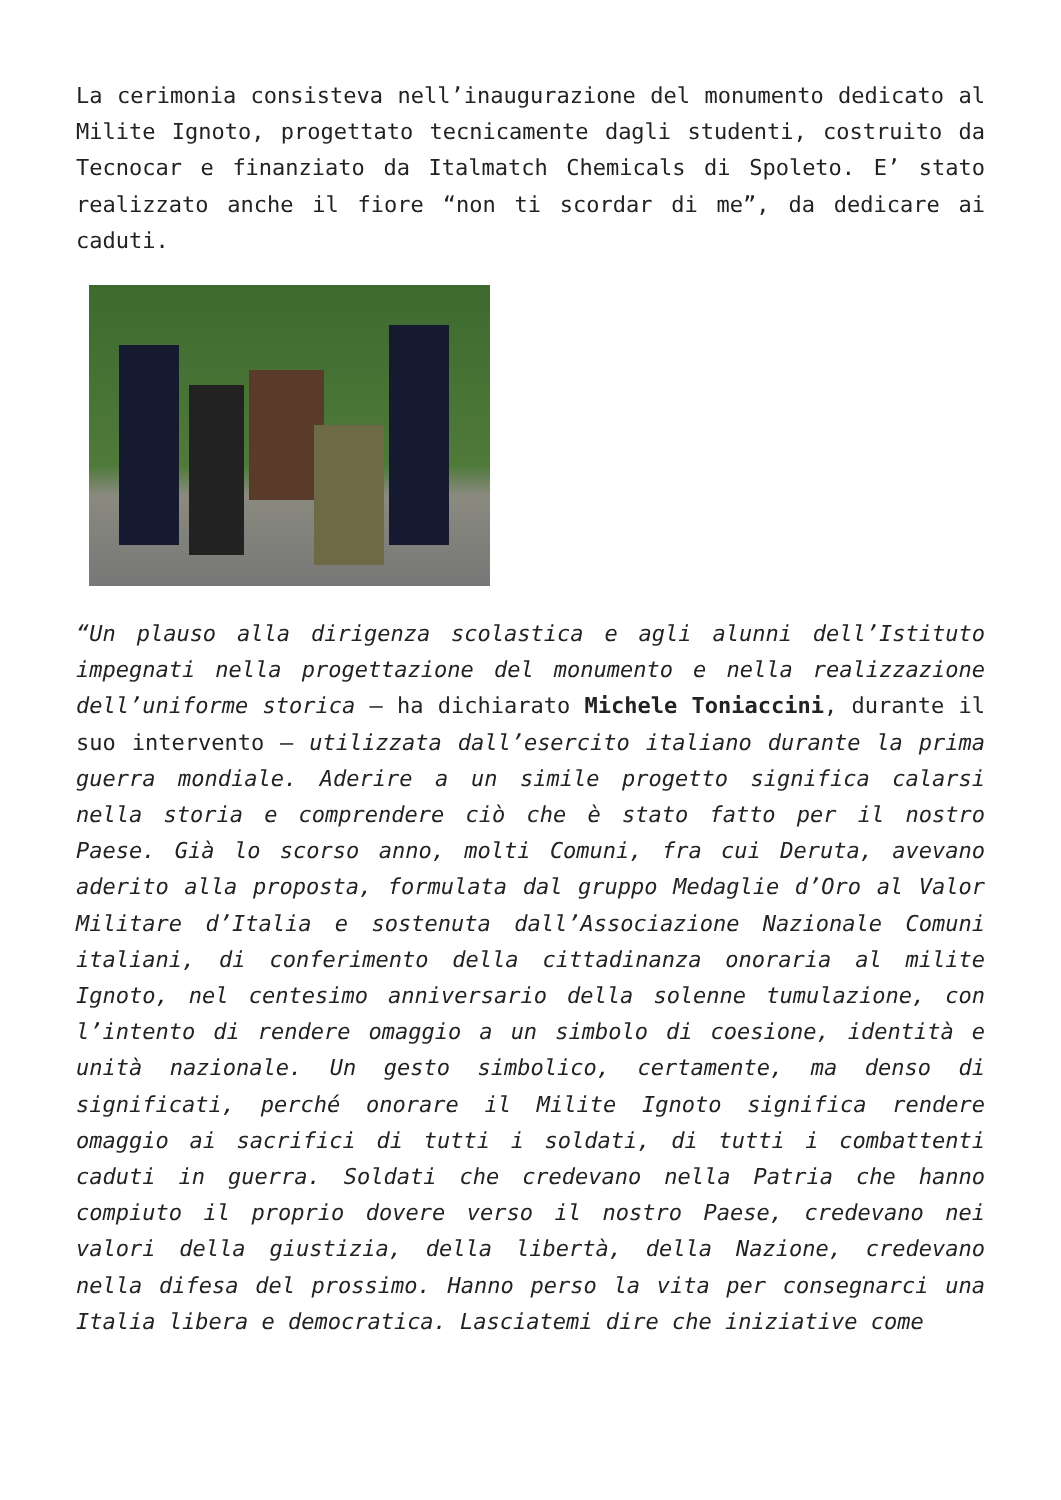La cerimonia consisteva nell’inaugurazione del monumento dedicato al Milite Ignoto, progettato tecnicamente dagli studenti, costruito da Tecnocar e finanziato da Italmatch Chemicals di Spoleto. E’ stato realizzato anche il fiore “non ti scordar di me”, da dedicare ai caduti.
“Un plauso alla dirigenza scolastica e agli alunni dell’Istituto impegnati nella progettazione del monumento e nella realizzazione dell’uniforme storica – ha dichiarato Michele Toniaccini, durante il suo intervento – utilizzata dall’esercito italiano durante la prima guerra mondiale. Aderire a un simile progetto significa calarsi nella storia e comprendere ciò che è stato fatto per il nostro Paese. Già lo scorso anno, molti Comuni, fra cui Deruta, avevano aderito alla proposta, formulata dal gruppo Medaglie d’Oro al Valor Militare d’Italia e sostenuta dall’Associazione Nazionale Comuni italiani, di conferimento della cittadinanza onoraria al milite Ignoto, nel centesimo anniversario della solenne tumulazione, con l’intento di rendere omaggio a un simbolo di coesione, identità e unità nazionale. Un gesto simbolico, certamente, ma denso di significati, perché onorare il Milite Ignoto significa rendere omaggio ai sacrifici di tutti i soldati, di tutti i combattenti caduti in guerra. Soldati che credevano nella Patria che hanno compiuto il proprio dovere verso il nostro Paese, credevano nei valori della giustizia, della libertà, della Nazione, credevano nella difesa del prossimo. Hanno perso la vita per consegnarci una Italia libera e democratica. Lasciatemi dire che iniziative come